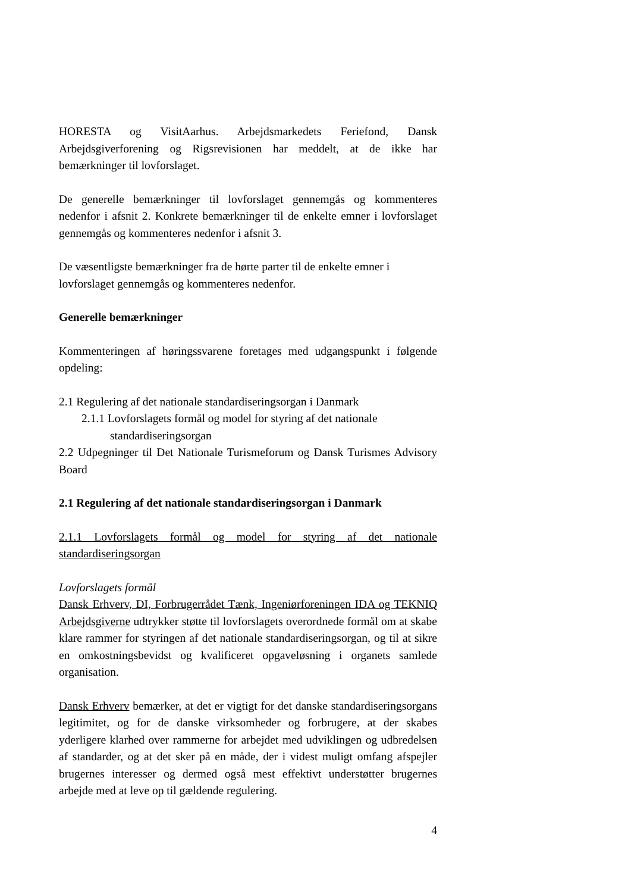HORESTA og VisitAarhus. Arbejdsmarkedets Feriefond, Dansk Arbejdsgiverforening og Rigsrevisionen har meddelt, at de ikke har bemærkninger til lovforslaget.
De generelle bemærkninger til lovforslaget gennemgås og kommenteres nedenfor i afsnit 2. Konkrete bemærkninger til de enkelte emner i lovforslaget gennemgås og kommenteres nedenfor i afsnit 3.
De væsentligste bemærkninger fra de hørte parter til de enkelte emner i lovforslaget gennemgås og kommenteres nedenfor.
Generelle bemærkninger
Kommenteringen af høringssvarene foretages med udgangspunkt i følgende opdeling:
2.1 Regulering af det nationale standardiseringsorgan i Danmark
2.1.1 Lovforslagets formål og model for styring af det nationale
standardiseringsorgan
2.2 Udpegninger til Det Nationale Turismeforum og Dansk Turismes Advisory Board
2.1 Regulering af det nationale standardiseringsorgan i Danmark
2.1.1 Lovforslagets formål og model for styring af det nationale standardiseringsorgan
Lovforslagets formål
Dansk Erhverv, DI, Forbrugerrådet Tænk, Ingeniørforeningen IDA og TEKNIQ Arbejdsgiverne udtrykker støtte til lovforslagets overordnede formål om at skabe klare rammer for styringen af det nationale standardiseringsorgan, og til at sikre en omkostningsbevidst og kvalificeret opgaveløsning i organets samlede organisation.
Dansk Erhverv bemærker, at det er vigtigt for det danske standardiseringsorgans legitimitet, og for de danske virksomheder og forbrugere, at der skabes yderligere klarhed over rammerne for arbejdet med udviklingen og udbredelsen af standarder, og at det sker på en måde, der i videst muligt omfang afspejler brugernes interesser og dermed også mest effektivt understøtter brugernes arbejde med at leve op til gældende regulering.
4